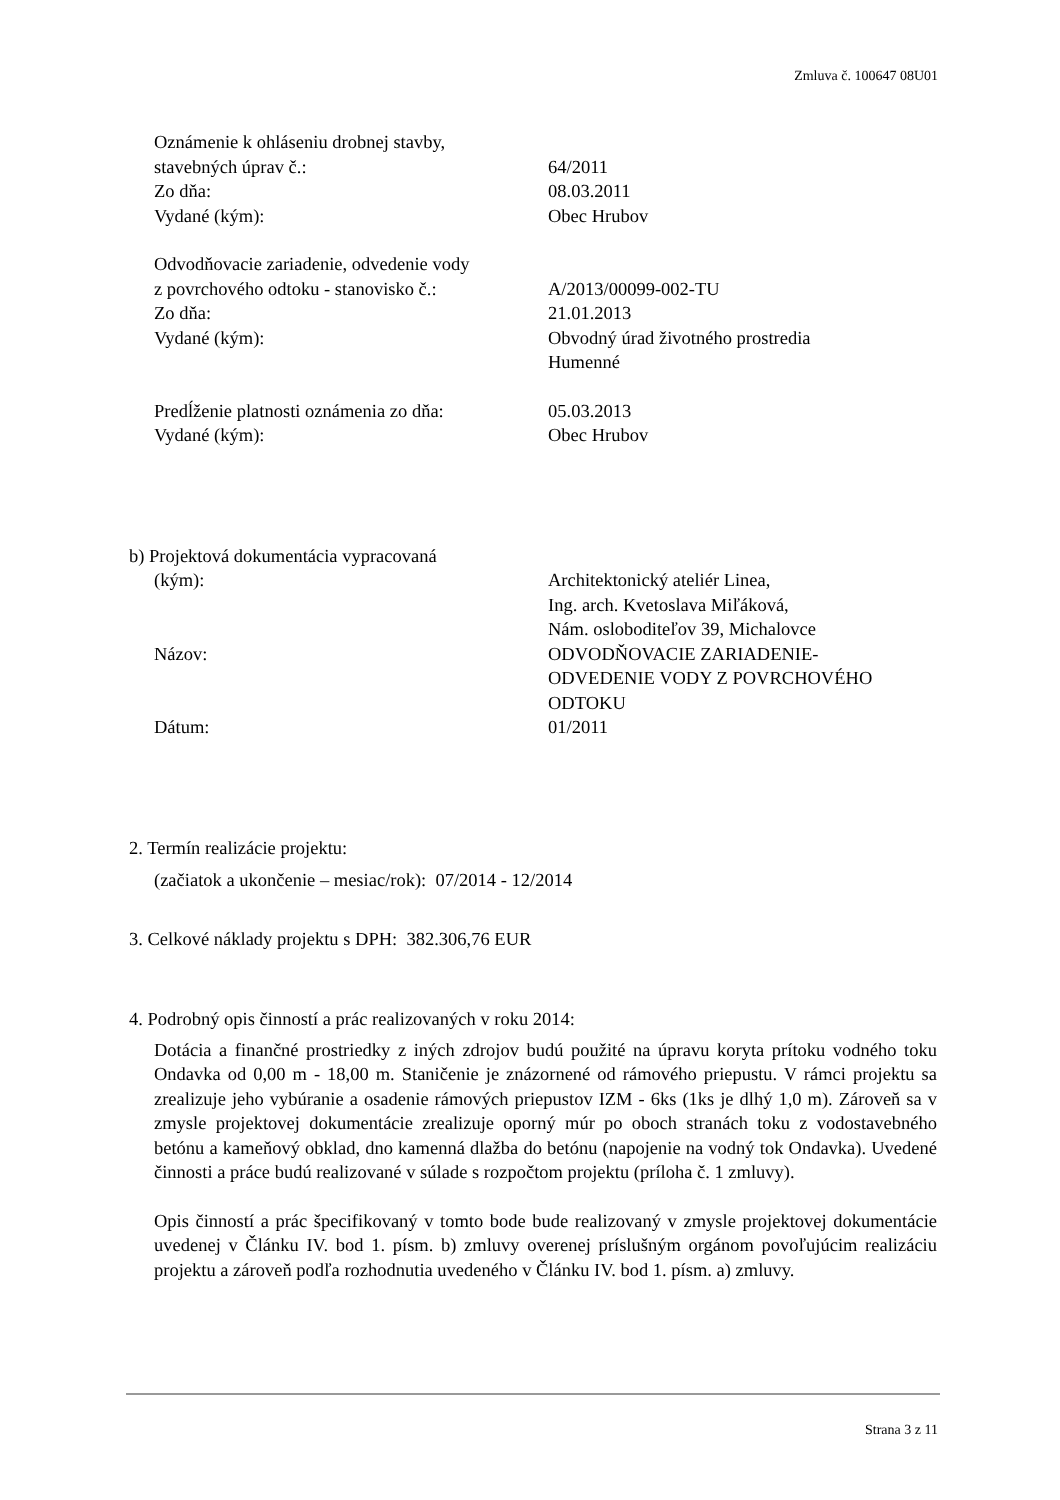Zmluva č. 100647 08U01
Oznámenie k ohláseniu drobnej stavby,
stavebných úprav č.: 64/2011
Zo dňa: 08.03.2011
Vydané (kým): Obec Hrubov
Odvodňovacie zariadenie, odvedenie vody
z povrchového odtoku - stanovisko č.:
A/2013/00099-002-TU
Zo dňa: 21.01.2013
Vydané (kým): Obvodný úrad životného prostredia
Humenné
Predĺženie platnosti oznámenia zo dňa:
05.03.2013
Vydané (kým): Obec Hrubov
b) Projektová dokumentácia vypracovaná
(kým): Architektonický ateliér Linea,
Ing. arch. Kvetoslava Miľáková,
Nám. osloboditeľov 39, Michalovce
Názov: ODVODŇOVACIE ZARIADENIE-
ODVEDENIE VODY Z POVRCHOVÉHO
ODTOKU
Dátum: 01/2011
2. Termín realizácie projektu:
(začiatok a ukončenie – mesiac/rok): 07/2014 - 12/2014
3. Celkové náklady projektu s DPH: 382.306,76 EUR
4. Podrobný opis činností a prác realizovaných v roku 2014:
Dotácia a finančné prostriedky z iných zdrojov budú použité na úpravu koryta prítoku vodného toku Ondavka od 0,00 m - 18,00 m. Staničenie je znázornené od rámového priepustu. V rámci projektu sa zrealizuje jeho vybúranie a osadenie rámových priepustov IZM - 6ks (1ks je dlhý 1,0 m). Zároveň sa v zmysle projektovej dokumentácie zrealizuje oporný múr po oboch stranách toku z vodostavebného betónu a kameňový obklad, dno kamenná dlažba do betónu (napojenie na vodný tok Ondavka). Uvedené činnosti a práce budú realizované v súlade s rozpočtom projektu (príloha č. 1 zmluvy).
Opis činností a prác špecifikovaný v tomto bode bude realizovaný v zmysle projektovej dokumentácie uvedenej v Článku IV. bod 1. písm. b) zmluvy overenej príslušným orgánom povoľujúcim realizáciu projektu a zároveň podľa rozhodnutia uvedeného v Článku IV. bod 1. písm. a) zmluvy.
Strana 3 z 11